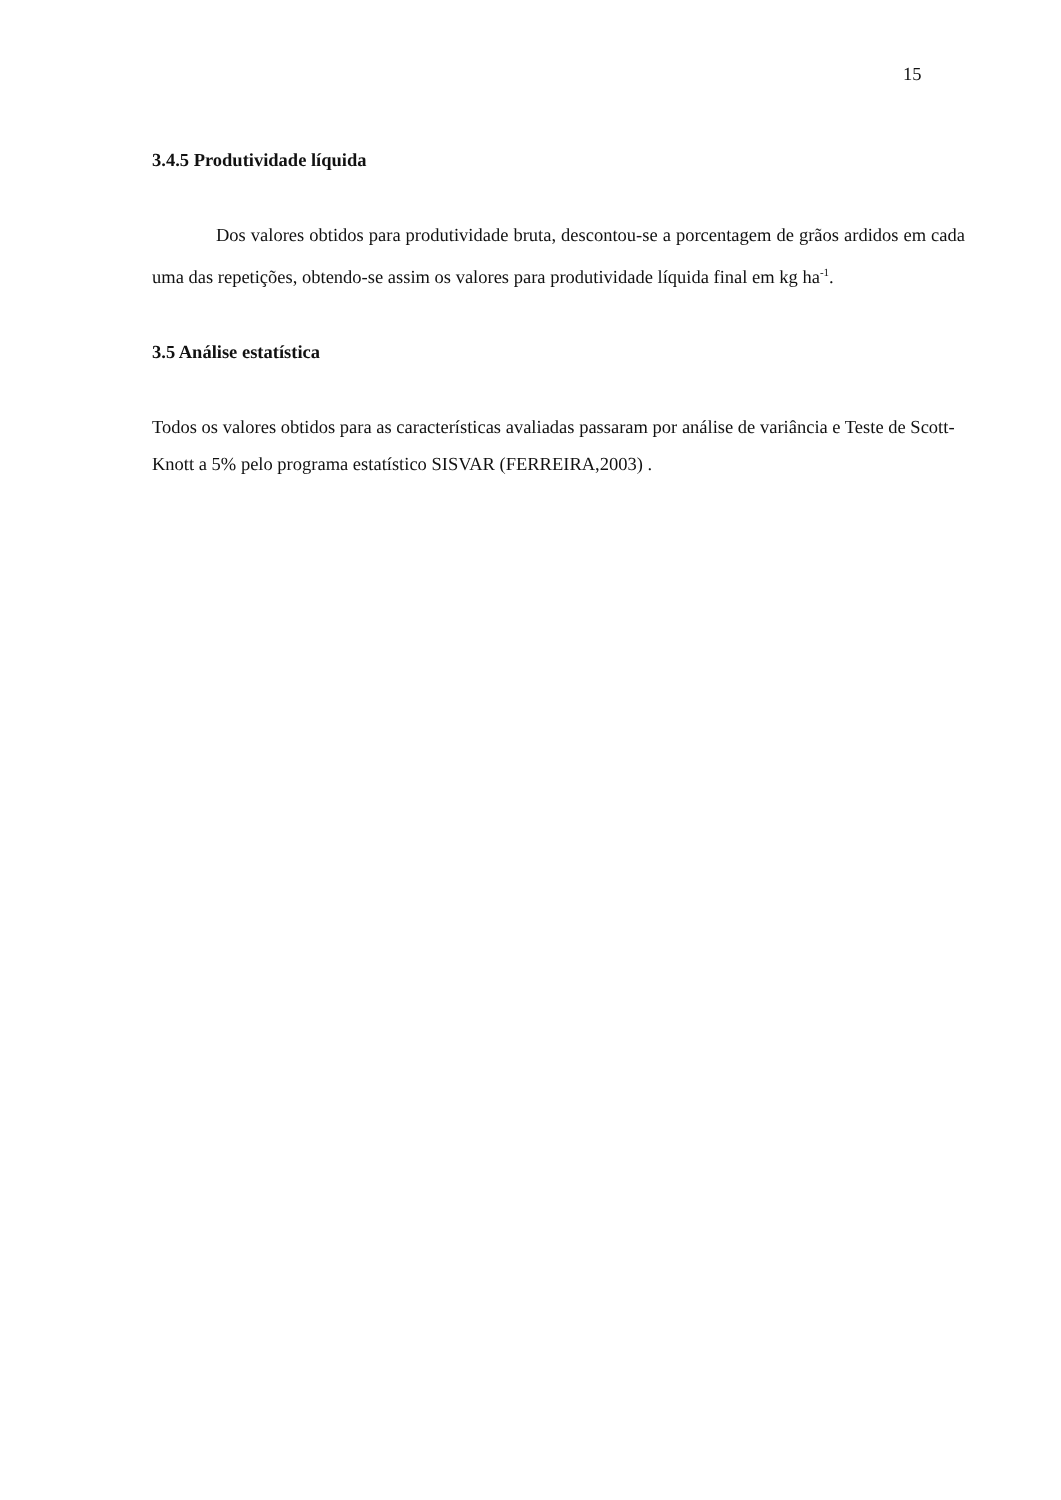15
3.4.5 Produtividade líquida
Dos valores obtidos para produtividade bruta, descontou-se a porcentagem de grãos ardidos em cada uma das repetições, obtendo-se assim os valores para produtividade líquida final em kg ha<sup>-1</sup>.
3.5 Análise estatística
Todos os valores obtidos para as características avaliadas passaram por análise de variância e Teste de Scott-Knott a 5% pelo programa estatístico SISVAR (FERREIRA,2003) .